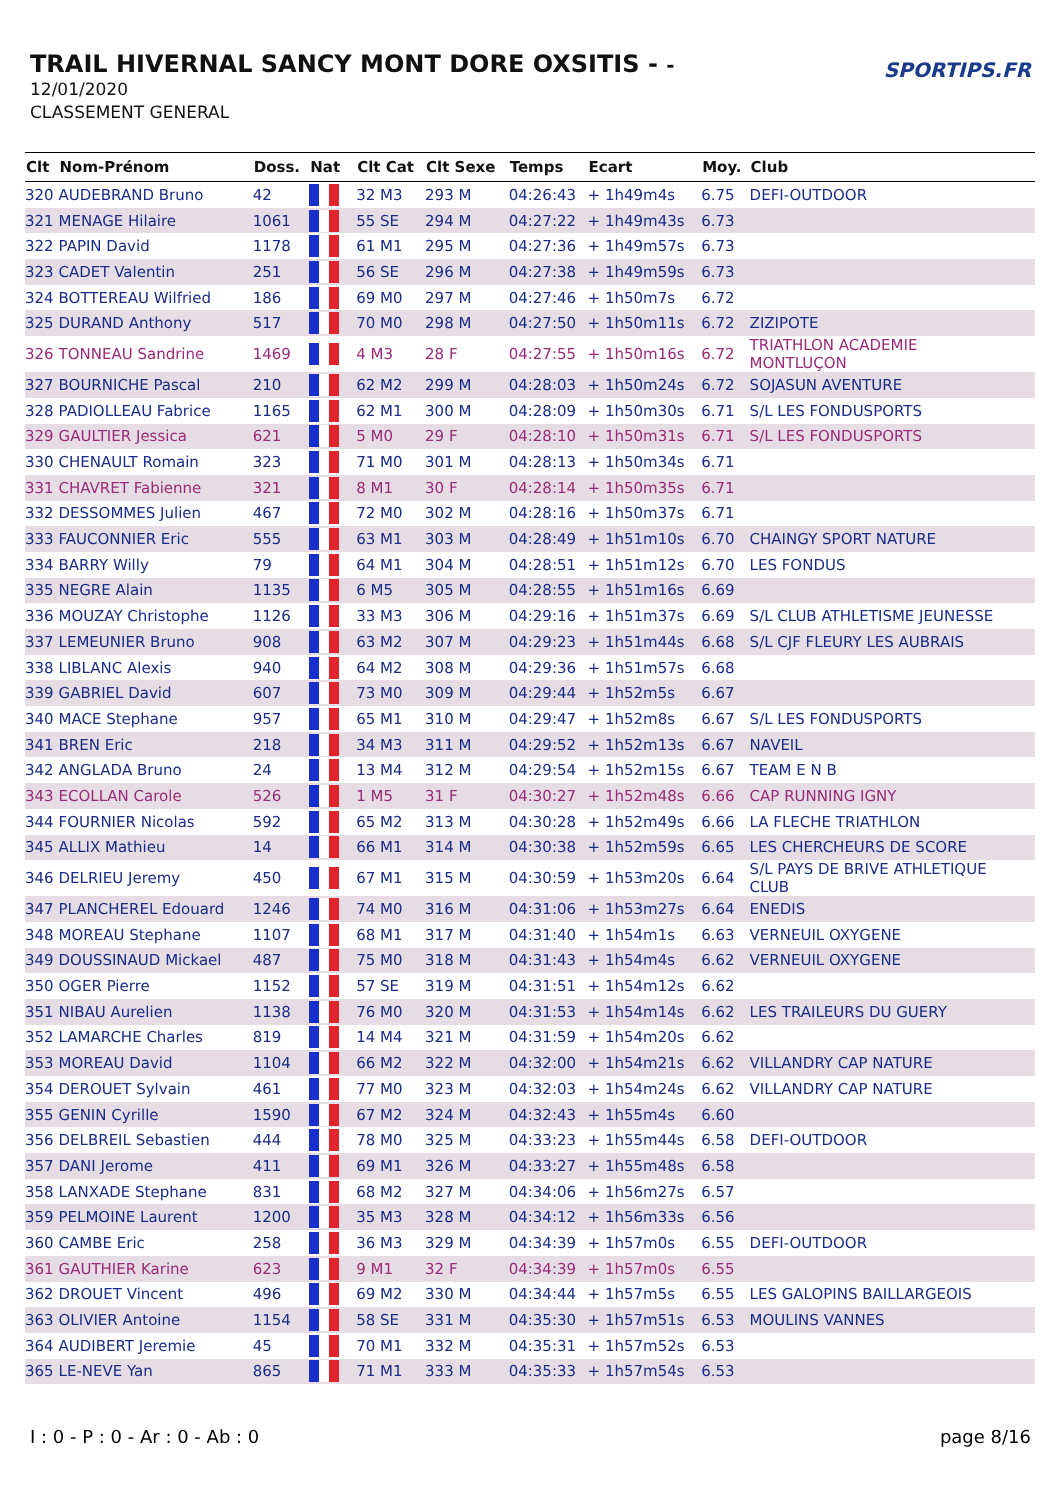TRAIL HIVERNAL SANCY MONT DORE OXSITIS - -
12/01/2020
CLASSEMENT GENERAL
SPORTIPS.FR
| Clt | Nom-Prénom | Doss. | Nat | Clt Cat | Clt Sexe | Temps | Ecart | Moy. | Club |
| --- | --- | --- | --- | --- | --- | --- | --- | --- | --- |
| 320 | AUDEBRAND Bruno | 42 | | 32 M3 | 293 M | 04:26:43 | + 1h49m4s | 6.75 | DEFI-OUTDOOR |
| 321 | MENAGE Hilaire | 1061 | | 55 SE | 294 M | 04:27:22 | + 1h49m43s | 6.73 | |
| 322 | PAPIN David | 1178 | | 61 M1 | 295 M | 04:27:36 | + 1h49m57s | 6.73 | |
| 323 | CADET Valentin | 251 | | 56 SE | 296 M | 04:27:38 | + 1h49m59s | 6.73 | |
| 324 | BOTTEREAU Wilfried | 186 | | 69 M0 | 297 M | 04:27:46 | + 1h50m7s | 6.72 | |
| 325 | DURAND Anthony | 517 | | 70 M0 | 298 M | 04:27:50 | + 1h50m11s | 6.72 | ZIZIPOTE |
| 326 | TONNEAU Sandrine | 1469 | | 4 M3 | 28 F | 04:27:55 | + 1h50m16s | 6.72 | TRIATHLON ACADEMIE MONTLUÇON |
| 327 | BOURNICHE Pascal | 210 | | 62 M2 | 299 M | 04:28:03 | + 1h50m24s | 6.72 | SOJASUN AVENTURE |
| 328 | PADIOLLEAU Fabrice | 1165 | | 62 M1 | 300 M | 04:28:09 | + 1h50m30s | 6.71 | S/L LES FONDUSPORTS |
| 329 | GAULTIER Jessica | 621 | | 5 M0 | 29 F | 04:28:10 | + 1h50m31s | 6.71 | S/L LES FONDUSPORTS |
| 330 | CHENAULT Romain | 323 | | 71 M0 | 301 M | 04:28:13 | + 1h50m34s | 6.71 | |
| 331 | CHAVRET Fabienne | 321 | | 8 M1 | 30 F | 04:28:14 | + 1h50m35s | 6.71 | |
| 332 | DESSOMMES Julien | 467 | | 72 M0 | 302 M | 04:28:16 | + 1h50m37s | 6.71 | |
| 333 | FAUCONNIER Eric | 555 | | 63 M1 | 303 M | 04:28:49 | + 1h51m10s | 6.70 | CHAINGY SPORT NATURE |
| 334 | BARRY Willy | 79 | | 64 M1 | 304 M | 04:28:51 | + 1h51m12s | 6.70 | LES FONDUS |
| 335 | NEGRE Alain | 1135 | | 6 M5 | 305 M | 04:28:55 | + 1h51m16s | 6.69 | |
| 336 | MOUZAY Christophe | 1126 | | 33 M3 | 306 M | 04:29:16 | + 1h51m37s | 6.69 | S/L CLUB ATHLETISME JEUNESSE |
| 337 | LEMEUNIER Bruno | 908 | | 63 M2 | 307 M | 04:29:23 | + 1h51m44s | 6.68 | S/L CJF FLEURY LES AUBRAIS |
| 338 | LIBLANC Alexis | 940 | | 64 M2 | 308 M | 04:29:36 | + 1h51m57s | 6.68 | |
| 339 | GABRIEL David | 607 | | 73 M0 | 309 M | 04:29:44 | + 1h52m5s | 6.67 | |
| 340 | MACE Stephane | 957 | | 65 M1 | 310 M | 04:29:47 | + 1h52m8s | 6.67 | S/L LES FONDUSPORTS |
| 341 | BREN Eric | 218 | | 34 M3 | 311 M | 04:29:52 | + 1h52m13s | 6.67 | NAVEIL |
| 342 | ANGLADA Bruno | 24 | | 13 M4 | 312 M | 04:29:54 | + 1h52m15s | 6.67 | TEAM E N B |
| 343 | ECOLLAN Carole | 526 | | 1 M5 | 31 F | 04:30:27 | + 1h52m48s | 6.66 | CAP RUNNING IGNY |
| 344 | FOURNIER Nicolas | 592 | | 65 M2 | 313 M | 04:30:28 | + 1h52m49s | 6.66 | LA FLECHE TRIATHLON |
| 345 | ALLIX Mathieu | 14 | | 66 M1 | 314 M | 04:30:38 | + 1h52m59s | 6.65 | LES CHERCHEURS DE SCORE |
| 346 | DELRIEU Jeremy | 450 | | 67 M1 | 315 M | 04:30:59 | + 1h53m20s | 6.64 | S/L PAYS DE BRIVE ATHLETIQUE CLUB |
| 347 | PLANCHEREL Edouard | 1246 | | 74 M0 | 316 M | 04:31:06 | + 1h53m27s | 6.64 | ENEDIS |
| 348 | MOREAU Stephane | 1107 | | 68 M1 | 317 M | 04:31:40 | + 1h54m1s | 6.63 | VERNEUIL OXYGENE |
| 349 | DOUSSINAUD Mickael | 487 | | 75 M0 | 318 M | 04:31:43 | + 1h54m4s | 6.62 | VERNEUIL OXYGENE |
| 350 | OGER Pierre | 1152 | | 57 SE | 319 M | 04:31:51 | + 1h54m12s | 6.62 | |
| 351 | NIBAU Aurelien | 1138 | | 76 M0 | 320 M | 04:31:53 | + 1h54m14s | 6.62 | LES TRAILEURS DU GUERY |
| 352 | LAMARCHE Charles | 819 | | 14 M4 | 321 M | 04:31:59 | + 1h54m20s | 6.62 | |
| 353 | MOREAU David | 1104 | | 66 M2 | 322 M | 04:32:00 | + 1h54m21s | 6.62 | VILLANDRY CAP NATURE |
| 354 | DEROUET Sylvain | 461 | | 77 M0 | 323 M | 04:32:03 | + 1h54m24s | 6.62 | VILLANDRY CAP NATURE |
| 355 | GENIN Cyrille | 1590 | | 67 M2 | 324 M | 04:32:43 | + 1h55m4s | 6.60 | |
| 356 | DELBREIL Sebastien | 444 | | 78 M0 | 325 M | 04:33:23 | + 1h55m44s | 6.58 | DEFI-OUTDOOR |
| 357 | DANI Jerome | 411 | | 69 M1 | 326 M | 04:33:27 | + 1h55m48s | 6.58 | |
| 358 | LANXADE Stephane | 831 | | 68 M2 | 327 M | 04:34:06 | + 1h56m27s | 6.57 | |
| 359 | PELMOINE Laurent | 1200 | | 35 M3 | 328 M | 04:34:12 | + 1h56m33s | 6.56 | |
| 360 | CAMBE Eric | 258 | | 36 M3 | 329 M | 04:34:39 | + 1h57m0s | 6.55 | DEFI-OUTDOOR |
| 361 | GAUTHIER Karine | 623 | | 9 M1 | 32 F | 04:34:39 | + 1h57m0s | 6.55 | |
| 362 | DROUET Vincent | 496 | | 69 M2 | 330 M | 04:34:44 | + 1h57m5s | 6.55 | LES GALOPINS BAILLARGEOIS |
| 363 | OLIVIER Antoine | 1154 | | 58 SE | 331 M | 04:35:30 | + 1h57m51s | 6.53 | MOULINS VANNES |
| 364 | AUDIBERT Jeremie | 45 | | 70 M1 | 332 M | 04:35:31 | + 1h57m52s | 6.53 | |
| 365 | LE-NEVE Yan | 865 | | 71 M1 | 333 M | 04:35:33 | + 1h57m54s | 6.53 | |
I : 0 - P : 0 - Ar : 0 - Ab : 0 page 8/16